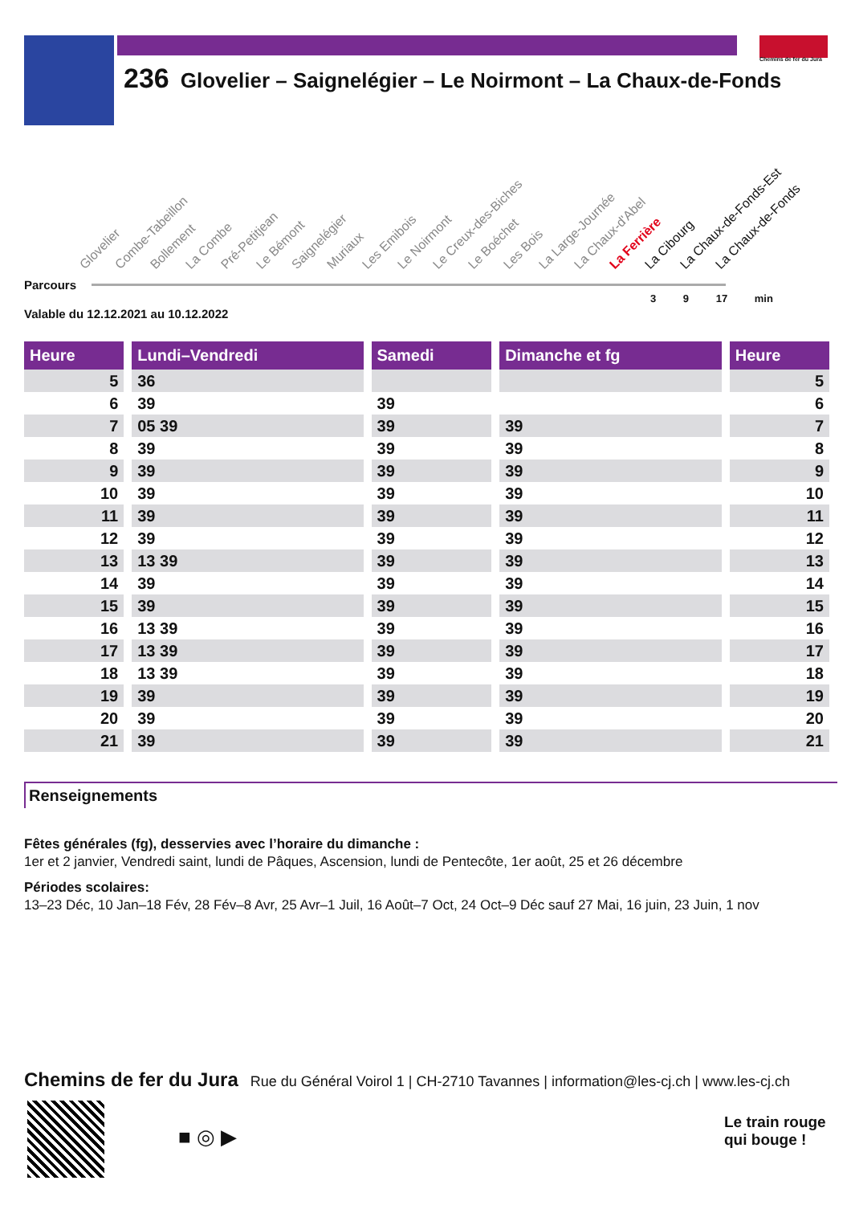Chemins de fer du Jura
236 Glovelier – Saignelégier – Le Noirmont – La Chaux-de-Fonds
Glovelier Combe-Tabeillon Bollement La Combe Pré-Petitjean Le Bémont Saignelégier Muriaux Les Emibois Le Noirmont Le Creux-des-Biches Le Boéchet Les Bois La Large-Journée La Chaux-d'Abel La Ferrière La Cibourg La Chaux-de-Fonds-Est La Chaux-de-Fonds
Parcours
3 9 17 min
Valable du 12.12.2021 au 10.12.2022
| Heure | | Lundi–Vendredi | | Samedi | | Dimanche et fg | | Heure |
| 5 | | 36 | | | | | | 5 |
| 6 | | 39 | | 39 | | | | 6 |
| 7 | | 05 39 | | 39 | | 39 | | 7 |
| 8 | | 39 | | 39 | | 39 | | 8 |
| 9 | | 39 | | 39 | | 39 | | 9 |
| 10 | | 39 | | 39 | | 39 | | 10 |
| 11 | | 39 | | 39 | | 39 | | 11 |
| 12 | | 39 | | 39 | | 39 | | 12 |
| 13 | | 13 39 | | 39 | | 39 | | 13 |
| 14 | | 39 | | 39 | | 39 | | 14 |
| 15 | | 39 | | 39 | | 39 | | 15 |
| 16 | | 13 39 | | 39 | | 39 | | 16 |
| 17 | | 13 39 | | 39 | | 39 | | 17 |
| 18 | | 13 39 | | 39 | | 39 | | 18 |
| 19 | | 39 | | 39 | | 39 | | 19 |
| 20 | | 39 | | 39 | | 39 | | 20 |
| 21 | | 39 | | 39 | | 39 | | 21 |
Renseignements
Fêtes générales (fg), desservies avec l’horaire du dimanche :
1er et 2 janvier, Vendredi saint, lundi de Pâques, Ascension, lundi de Pentecôte, 1er août, 25 et 26 décembre
Périodes scolaires:
13–23 Déc, 10 Jan–18 Fév, 28 Fév–8 Avr, 25 Avr–1 Juil, 16 Août–7 Oct, 24 Oct–9 Déc sauf 27 Mai, 16 juin, 23 Juin, 1 nov
Chemins de fer du Jura Rue du Général Voirol 1 | CH-2710 Tavannes | information@les-cj.ch | www.les-cj.ch
■ ◎ ▶
Le train rouge
qui bouge !